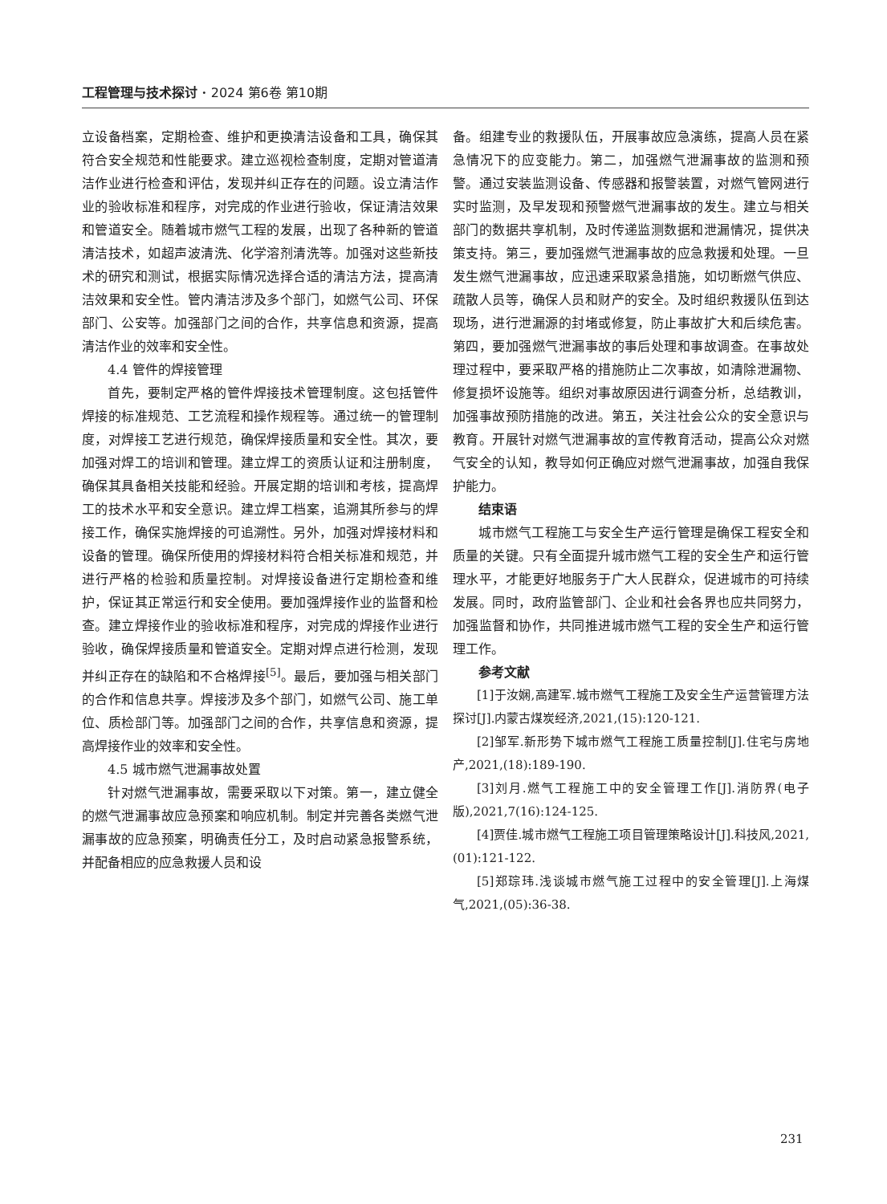工程管理与技术探讨 · 2024 第6卷 第10期
立设备档案，定期检查、维护和更换清洁设备和工具，确保其符合安全规范和性能要求。建立巡视检查制度，定期对管道清洁作业进行检查和评估，发现并纠正存在的问题。设立清洁作业的验收标准和程序，对完成的作业进行验收，保证清洁效果和管道安全。随着城市燃气工程的发展，出现了各种新的管道清洁技术，如超声波清洗、化学溶剂清洗等。加强对这些新技术的研究和测试，根据实际情况选择合适的清洁方法，提高清洁效果和安全性。管内清洁涉及多个部门，如燃气公司、环保部门、公安等。加强部门之间的合作，共享信息和资源，提高清洁作业的效率和安全性。
4.4 管件的焊接管理
首先，要制定严格的管件焊接技术管理制度。这包括管件焊接的标准规范、工艺流程和操作规程等。通过统一的管理制度，对焊接工艺进行规范，确保焊接质量和安全性。其次，要加强对焊工的培训和管理。建立焊工的资质认证和注册制度，确保其具备相关技能和经验。开展定期的培训和考核，提高焊工的技术水平和安全意识。建立焊工档案，追溯其所参与的焊接工作，确保实施焊接的可追溯性。另外，加强对焊接材料和设备的管理。确保所使用的焊接材料符合相关标准和规范，并进行严格的检验和质量控制。对焊接设备进行定期检查和维护，保证其正常运行和安全使用。要加强焊接作业的监督和检查。建立焊接作业的验收标准和程序，对完成的焊接作业进行验收，确保焊接质量和管道安全。定期对焊点进行检测，发现并纠正存在的缺陷和不合格焊接<sup>[5]</sup>。最后，要加强与相关部门的合作和信息共享。焊接涉及多个部门，如燃气公司、施工单位、质检部门等。加强部门之间的合作，共享信息和资源，提高焊接作业的效率和安全性。
4.5 城市燃气泄漏事故处置
针对燃气泄漏事故，需要采取以下对策。第一，建立健全的燃气泄漏事故应急预案和响应机制。制定并完善各类燃气泄漏事故的应急预案，明确责任分工，及时启动紧急报警系统，并配备相应的应急救援人员和设
备。组建专业的救援队伍，开展事故应急演练，提高人员在紧急情况下的应变能力。第二，加强燃气泄漏事故的监测和预警。通过安装监测设备、传感器和报警装置，对燃气管网进行实时监测，及早发现和预警燃气泄漏事故的发生。建立与相关部门的数据共享机制，及时传递监测数据和泄漏情况，提供决策支持。第三，要加强燃气泄漏事故的应急救援和处理。一旦发生燃气泄漏事故，应迅速采取紧急措施，如切断燃气供应、疏散人员等，确保人员和财产的安全。及时组织救援队伍到达现场，进行泄漏源的封堵或修复，防止事故扩大和后续危害。第四，要加强燃气泄漏事故的事后处理和事故调查。在事故处理过程中，要采取严格的措施防止二次事故，如清除泄漏物、修复损坏设施等。组织对事故原因进行调查分析，总结教训，加强事故预防措施的改进。第五，关注社会公众的安全意识与教育。开展针对燃气泄漏事故的宣传教育活动，提高公众对燃气安全的认知，教导如何正确应对燃气泄漏事故，加强自我保护能力。
结束语
城市燃气工程施工与安全生产运行管理是确保工程安全和质量的关键。只有全面提升城市燃气工程的安全生产和运行管理水平，才能更好地服务于广大人民群众，促进城市的可持续发展。同时，政府监管部门、企业和社会各界也应共同努力，加强监督和协作，共同推进城市燃气工程的安全生产和运行管理工作。
参考文献
[1]于汝娴,高建军.城市燃气工程施工及安全生产运营管理方法探讨[J].内蒙古煤炭经济,2021,(15):120-121.
[2]邹军.新形势下城市燃气工程施工质量控制[J].住宅与房地产,2021,(18):189-190.
[3]刘月.燃气工程施工中的安全管理工作[J].消防界(电子版),2021,7(16):124-125.
[4]贾佳.城市燃气工程施工项目管理策略设计[J].科技风,2021,(01):121-122.
[5]郑琮玮.浅谈城市燃气施工过程中的安全管理[J].上海煤气,2021,(05):36-38.
231